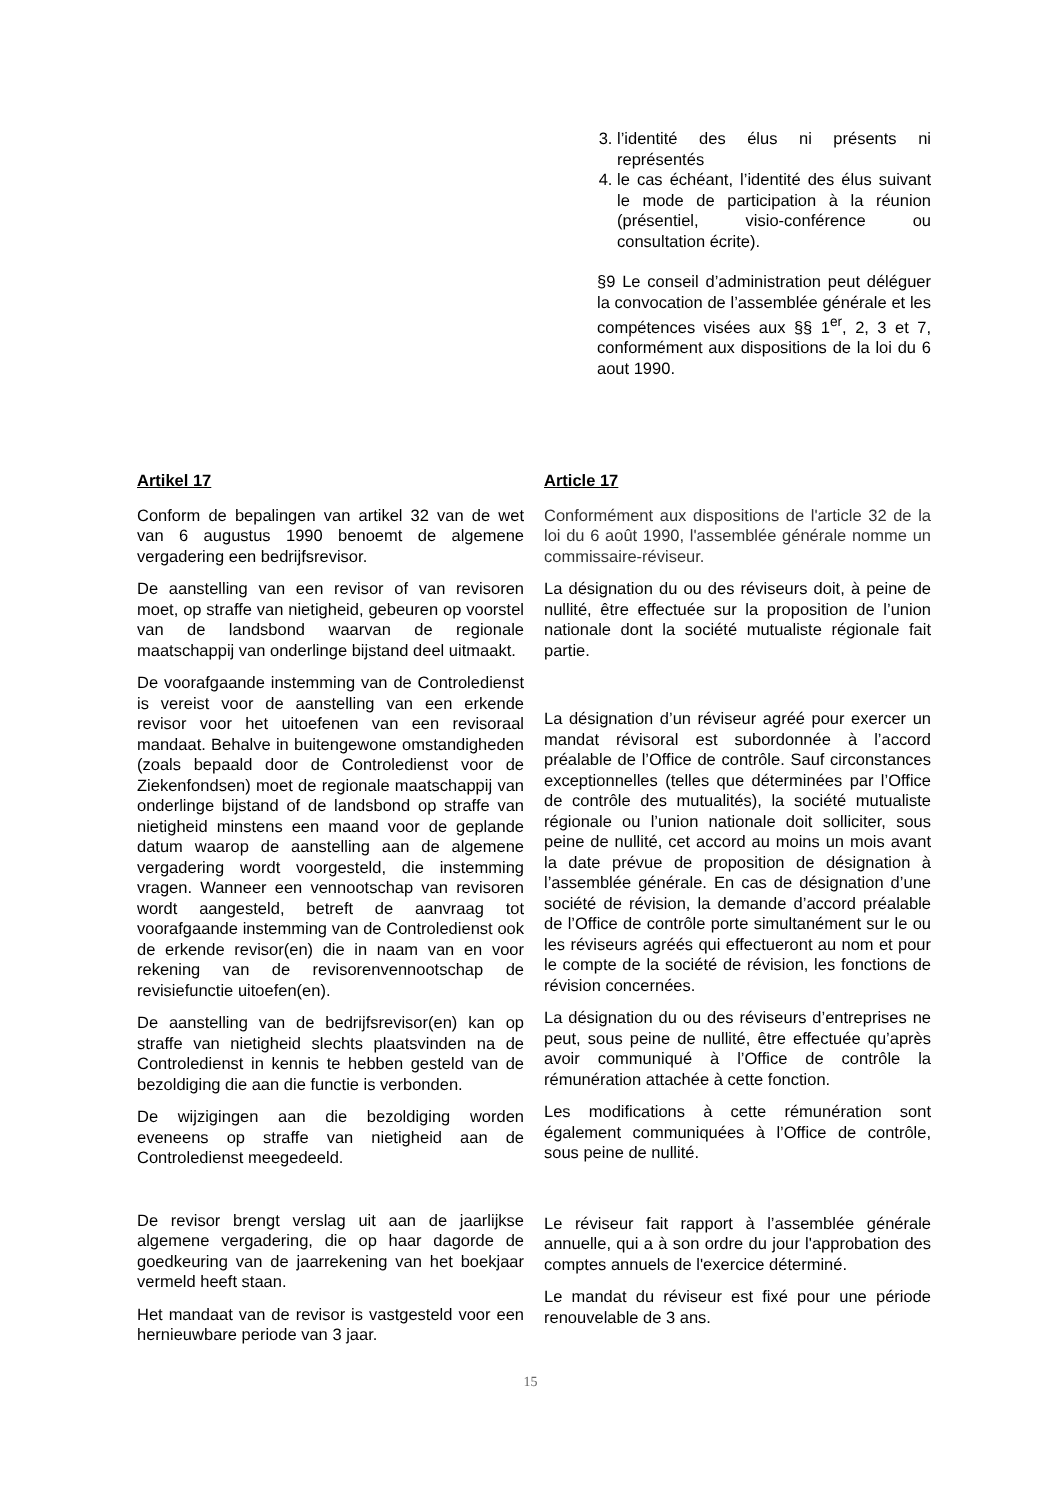3. l’identité des élus ni présents ni représentés
4. le cas échéant, l’identité des élus suivant le mode de participation à la réunion (présentiel, visio-conférence ou consultation écrite).
§9 Le conseil d’administration peut déléguer la convocation de l’assemblée générale et les compétences visées aux §§ 1<sup>er</sup>, 2, 3 et 7, conformément aux dispositions de la loi du 6 aout 1990.
Artikel 17
Conform de bepalingen van artikel 32 van de wet van 6 augustus 1990 benoemt de algemene vergadering een bedrijfsrevisor.
De aanstelling van een revisor of van revisoren moet, op straffe van nietigheid, gebeuren op voorstel van de landsbond waarvan de regionale maatschappij van onderlinge bijstand deel uitmaakt.
De voorafgaande instemming van de Controledienst is vereist voor de aanstelling van een erkende revisor voor het uitoefenen van een revisoraal mandaat. Behalve in buitengewone omstandigheden (zoals bepaald door de Controledienst voor de Ziekenfondsen) moet de regionale maatschappij van onderlinge bijstand of de landsbond op straffe van nietigheid minstens een maand voor de geplande datum waarop de aanstelling aan de algemene vergadering wordt voorgesteld, die instemming vragen. Wanneer een vennootschap van revisoren wordt aangesteld, betreft de aanvraag tot voorafgaande instemming van de Controledienst ook de erkende revisor(en) die in naam van en voor rekening van de revisorenvennootschap de revisiefunctie uitoefen(en).
De aanstelling van de bedrijfsrevisor(en) kan op straffe van nietigheid slechts plaatsvinden na de Controledienst in kennis te hebben gesteld van de bezoldiging die aan die functie is verbonden.
De wijzigingen aan die bezoldiging worden eveneens op straffe van nietigheid aan de Controledienst meegedeeld.
De revisor brengt verslag uit aan de jaarlijkse algemene vergadering, die op haar dagorde de goedkeuring van de jaarrekening van het boekjaar vermeld heeft staan.
Het mandaat van de revisor is vastgesteld voor een hernieuwbare periode van 3 jaar.
Article 17
Conformément aux dispositions de l'article 32 de la loi du 6 août 1990, l'assemblée générale nomme un commissaire-réviseur.
La désignation du ou des réviseurs doit, à peine de nullité, être effectuée sur la proposition de l’union nationale dont la société mutualiste régionale fait partie.
La désignation d’un réviseur agréé pour exercer un mandat révisoral est subordonnée à l’accord préalable de l’Office de contrôle. Sauf circonstances exceptionnelles (telles que déterminées par l’Office de contrôle des mutualités), la société mutualiste régionale ou l’union nationale doit solliciter, sous peine de nullité, cet accord au moins un mois avant la date prévue de proposition de désignation à l’assemblée générale. En cas de désignation d’une société de révision, la demande d’accord préalable de l’Office de contrôle porte simultanément sur le ou les réviseurs agréés qui effectueront au nom et pour le compte de la société de révision, les fonctions de révision concernées.
La désignation du ou des réviseurs d’entreprises ne peut, sous peine de nullité, être effectuée qu’après avoir communiqué à l’Office de contrôle la rémunération attachée à cette fonction.
Les modifications à cette rémunération sont également communiquées à l’Office de contrôle, sous peine de nullité.
Le réviseur fait rapport à l’assemblée générale annuelle, qui a à son ordre du jour l'approbation des comptes annuels de l'exercice déterminé.
Le mandat du réviseur est fixé pour une période renouvelable de 3 ans.
15